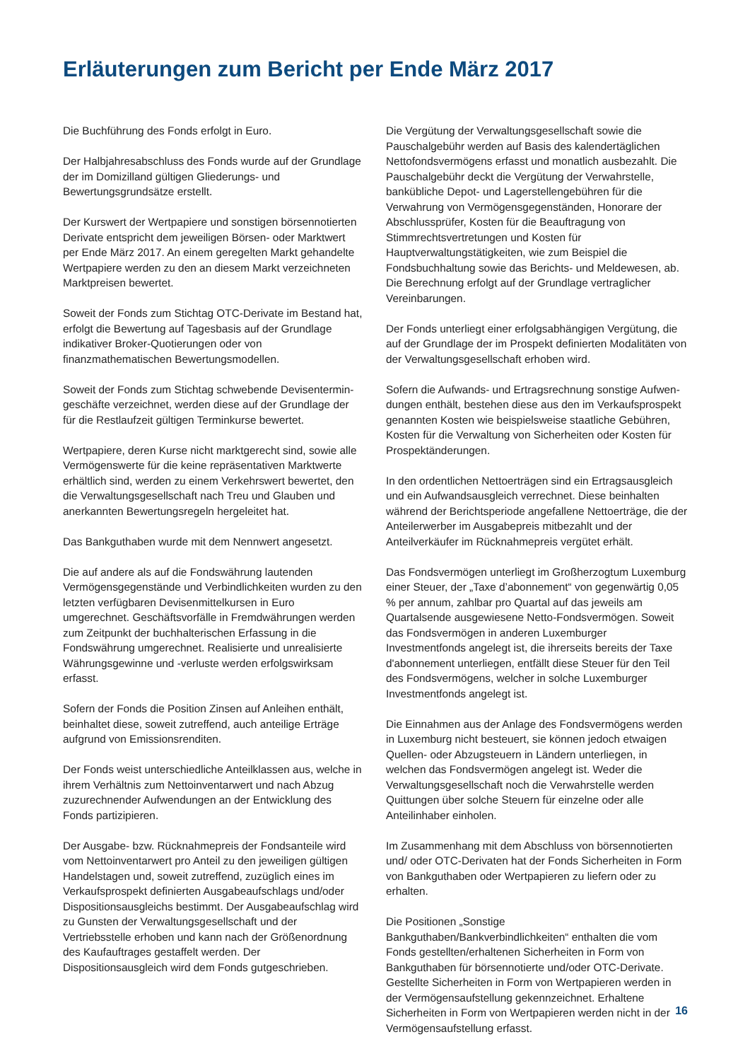Erläuterungen zum Bericht per Ende März 2017
Die Buchführung des Fonds erfolgt in Euro.
Der Halbjahresabschluss des Fonds wurde auf der Grundlage der im Domizilland gültigen Gliederungs- und Bewertungsgrundsätze erstellt.
Der Kurswert der Wertpapiere und sonstigen börsennotierten Derivate entspricht dem jeweiligen Börsen- oder Marktwert per Ende März 2017. An einem geregelten Markt gehandelte Wertpapiere werden zu den an diesem Markt verzeichneten Marktpreisen bewertet.
Soweit der Fonds zum Stichtag OTC-Derivate im Bestand hat, erfolgt die Bewertung auf Tagesbasis auf der Grundlage indikativer Broker-Quotierungen oder von finanzmathematischen Bewertungsmodellen.
Soweit der Fonds zum Stichtag schwebende Devisentermin­geschäfte verzeichnet, werden diese auf der Grundlage der für die Restlaufzeit gültigen Terminkurse bewertet.
Wertpapiere, deren Kurse nicht marktgerecht sind, sowie alle Vermögenswerte für die keine repräsentativen Marktwerte erhältlich sind, werden zu einem Verkehrswert bewertet, den die Verwaltungsgesellschaft nach Treu und Glauben und anerkannten Bewertungsregeln hergeleitet hat.
Das Bankguthaben wurde mit dem Nennwert angesetzt.
Die auf andere als auf die Fondswährung lautenden Vermögensgegenstände und Verbindlichkeiten wurden zu den letzten verfügbaren Devisenmittelkursen in Euro umgerechnet. Geschäftsvorfälle in Fremdwährungen werden zum Zeitpunkt der buchhalterischen Erfassung in die Fondswährung umgerechnet. Realisierte und unrealisierte Währungsgewinne und -verluste werden erfolgswirksam erfasst.
Sofern der Fonds die Position Zinsen auf Anleihen enthält, beinhaltet diese, soweit zutreffend, auch anteilige Erträge aufgrund von Emissionsrenditen.
Der Fonds weist unterschiedliche Anteilklassen aus, welche in ihrem Verhältnis zum Nettoinventarwert und nach Abzug zuzurechnender Aufwendungen an der Entwicklung des Fonds partizipieren.
Der Ausgabe- bzw. Rücknahmepreis der Fondsanteile wird vom Nettoinventarwert pro Anteil zu den jeweiligen gültigen Handelstagen und, soweit zutreffend, zuzüglich eines im Verkaufsprospekt definierten Ausgabeaufschlags und/oder Dispositionsausgleichs bestimmt. Der Ausgabeaufschlag wird zu Gunsten der Verwaltungsgesellschaft und der Vertriebsstelle erhoben und kann nach der Größenordnung des Kaufauftrages gestaffelt werden. Der Dispositionsausgleich wird dem Fonds gutgeschrieben.
Die Vergütung der Verwaltungsgesellschaft sowie die Pauschal­gebühr werden auf Basis des kalendertäglichen Nettofonds­vermögens erfasst und monatlich ausbezahlt. Die Pauschalgebühr deckt die Vergütung der Verwahrstelle, bankübliche Depot- und Lagerstellengebühren für die Verwahrung von Vermögensgegenständen, Honorare der Abschlussprüfer, Kosten für die Beauftragung von Stimmrechtsvertretungen und Kosten für Hauptverwaltungstätigkeiten, wie zum Beispiel die Fondsbuchhaltung sowie das Berichts- und Meldewesen, ab. Die Berechnung erfolgt auf der Grundlage vertraglicher Vereinbarungen.
Der Fonds unterliegt einer erfolgsabhängigen Vergütung, die auf der Grundlage der im Prospekt definierten Modalitäten von der Verwaltungsgesellschaft erhoben wird.
Sofern die Aufwands- und Ertragsrechnung sonstige Aufwen­dungen enthält, bestehen diese aus den im Verkaufsprospekt genannten Kosten wie beispielsweise staatliche Gebühren, Kosten für die Verwaltung von Sicherheiten oder Kosten für Prospektänderungen.
In den ordentlichen Nettoerträgen sind ein Ertragsausgleich und ein Aufwandsausgleich verrechnet. Diese beinhalten während der Berichtsperiode angefallene Nettoerträge, die der Anteilerwerber im Ausgabepreis mitbezahlt und der Anteilverkäufer im Rücknahmepreis vergütet erhält.
Das Fondsvermögen unterliegt im Großherzogtum Luxemburg einer Steuer, der „Taxe d’abonnement“ von gegenwärtig 0,05 % per annum, zahlbar pro Quartal auf das jeweils am Quartalsende ausgewiesene Netto-Fondsvermögen. Soweit das Fondsvermögen in anderen Luxemburger Investmentfonds angelegt ist, die ihrerseits bereits der Taxe d'abonnement unterliegen, entfällt diese Steuer für den Teil des Fondsvermögens, welcher in solche Luxemburger Investmentfonds angelegt ist.
Die Einnahmen aus der Anlage des Fondsvermögens werden in Luxemburg nicht besteuert, sie können jedoch etwaigen Quellen- oder Abzugsteuern in Ländern unterliegen, in welchen das Fondsvermögen angelegt ist. Weder die Verwaltungsgesellschaft noch die Verwahrstelle werden Quittungen über solche Steuern für einzelne oder alle Anteilinhaber einholen.
Im Zusammenhang mit dem Abschluss von börsennotierten und/ oder OTC-Derivaten hat der Fonds Sicherheiten in Form von Bankguthaben oder Wertpapieren zu liefern oder zu erhalten.
Die Positionen „Sonstige Bankguthaben/Bankverbindlichkeiten“ enthalten die vom Fonds gestellten/erhaltenen Sicherheiten in Form von Bankguthaben für börsennotierte und/oder OTC-Derivate. Gestellte Sicherheiten in Form von Wertpapieren werden in der Vermögensaufstellung gekennzeichnet. Erhaltene Sicherheiten in Form von Wertpapieren werden nicht in der Vermögensaufstellung erfasst.
16